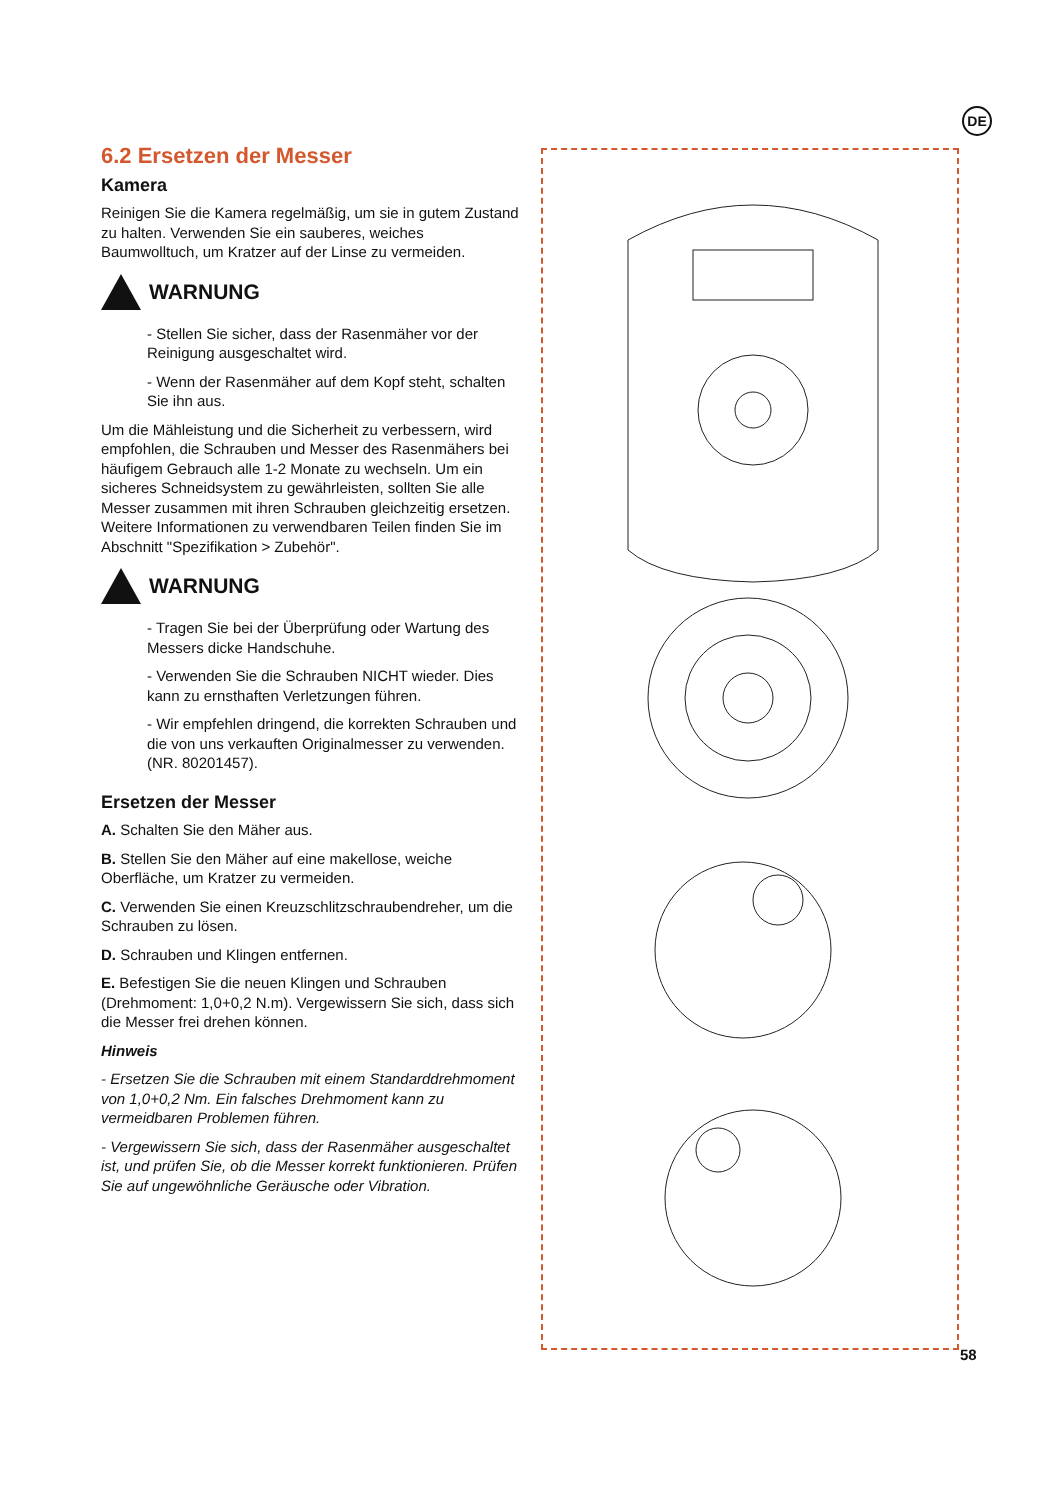DE
6.2 Ersetzen der Messer
Kamera
Reinigen Sie die Kamera regelmäßig, um sie in gutem Zustand zu halten. Verwenden Sie ein sauberes, weiches Baumwolltuch, um Kratzer auf der Linse zu vermeiden.
WARNUNG
- Stellen Sie sicher, dass der Rasenmäher vor der Reinigung ausgeschaltet wird.
- Wenn der Rasenmäher auf dem Kopf steht, schalten Sie ihn aus.
Um die Mähleistung und die Sicherheit zu verbessern, wird empfohlen, die Schrauben und Messer des Rasenmähers bei häufigem Gebrauch alle 1-2 Monate zu wechseln. Um ein sicheres Schneidsystem zu gewährleisten, sollten Sie alle Messer zusammen mit ihren Schrauben gleichzeitig ersetzen. Weitere Informationen zu verwendbaren Teilen finden Sie im Abschnitt "Spezifikation > Zubehör".
WARNUNG
- Tragen Sie bei der Überprüfung oder Wartung des Messers dicke Handschuhe.
- Verwenden Sie die Schrauben NICHT wieder. Dies kann zu ernsthaften Verletzungen führen.
- Wir empfehlen dringend, die korrekten Schrauben und die von uns verkauften Originalmesser zu verwenden. (NR. 80201457).
Ersetzen der Messer
A. Schalten Sie den Mäher aus.
B. Stellen Sie den Mäher auf eine makellose, weiche Oberfläche, um Kratzer zu vermeiden.
C. Verwenden Sie einen Kreuzschlitzschraubendreher, um die Schrauben zu lösen.
D. Schrauben und Klingen entfernen.
E. Befestigen Sie die neuen Klingen und Schrauben (Drehmoment: 1,0+0,2 N.m). Vergewissern Sie sich, dass sich die Messer frei drehen können.
Hinweis
- Ersetzen Sie die Schrauben mit einem Standarddrehmoment von 1,0+0,2 Nm. Ein falsches Drehmoment kann zu vermeidbaren Problemen führen.
- Vergewissern Sie sich, dass der Rasenmäher ausgeschaltet ist, und prüfen Sie, ob die Messer korrekt funktionieren. Prüfen Sie auf ungewöhnliche Geräusche oder Vibration.
58